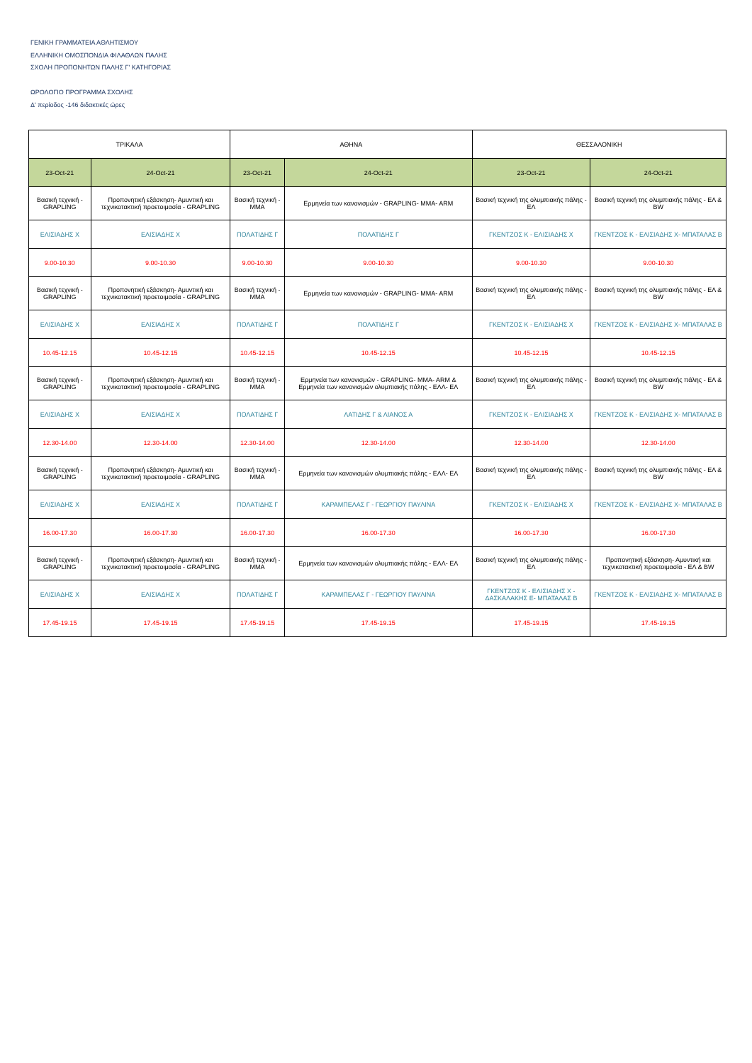ΓΕΝΙΚΗ ΓΡΑΜΜΑΤΕΙΑ ΑΘΛΗΤΙΣΜΟΥ
ΕΛΛΗΝΙΚΗ ΟΜΟΣΠΟΝΔΙΑ ΦΙΛΑΘΛΩΝ ΠΑΛΗΣ
ΣΧΟΛΗ ΠΡΟΠΟΝΗΤΩΝ ΠΑΛΗΣ Γ' ΚΑΤΗΓΟΡΙΑΣ
ΩΡΟΛΟΓΙΟ ΠΡΟΓΡΑΜΜΑ ΣΧΟΛΗΣ
Δ' περίοδος -146 διδακτικές ώρες
| ΤΡΙΚΑΛΑ | | ΑΘΗΝΑ | | ΘΕΣΣΑΛΟΝΙΚΗ | |
| --- | --- | --- | --- | --- | --- |
| 23-Oct-21 | 24-Oct-21 | 23-Oct-21 | 24-Oct-21 | 23-Oct-21 | 24-Oct-21 |
| Βασική τεχνική - GRAPLING | Προπονητική εξάσκηση- Αμυντική και τεχνικοτακτική προετοιμασία - GRAPLING | Βασική τεχνική - MMA | Ερμηνεία των κανονισμών - GRAPLING- MMA- ARM | Βασική τεχνική της ολυμπιακής πάλης - ΕΛ | Βασική τεχνική της ολυμπιακής πάλης - ΕΛ & BW |
| ΕΛΙΣΙΑΔΗΣ Χ | ΕΛΙΣΙΑΔΗΣ Χ | ΠΟΛΑΤΙΔΗΣ Γ | ΠΟΛΑΤΙΔΗΣ Γ | ΓΚΕΝΤΖΟΣ Κ - ΕΛΙΣΙΑΔΗΣ Χ | ΓΚΕΝΤΖΟΣ Κ - ΕΛΙΣΙΑΔΗΣ Χ- ΜΠΑΤΑΛΑΣ Β |
| 9.00-10.30 | 9.00-10.30 | 9.00-10.30 | 9.00-10.30 | 9.00-10.30 | 9.00-10.30 |
| Βασική τεχνική - GRAPLING | Προπονητική εξάσκηση- Αμυντική και τεχνικοτακτική προετοιμασία - GRAPLING | Βασική τεχνική - MMA | Ερμηνεία των κανονισμών - GRAPLING- MMA- ARM | Βασική τεχνική της ολυμπιακής πάλης - ΕΛ | Βασική τεχνική της ολυμπιακής πάλης - ΕΛ & BW |
| ΕΛΙΣΙΑΔΗΣ Χ | ΕΛΙΣΙΑΔΗΣ Χ | ΠΟΛΑΤΙΔΗΣ Γ | ΠΟΛΑΤΙΔΗΣ Γ | ΓΚΕΝΤΖΟΣ Κ - ΕΛΙΣΙΑΔΗΣ Χ | ΓΚΕΝΤΖΟΣ Κ - ΕΛΙΣΙΑΔΗΣ Χ- ΜΠΑΤΑΛΑΣ Β |
| 10.45-12.15 | 10.45-12.15 | 10.45-12.15 | 10.45-12.15 | 10.45-12.15 | 10.45-12.15 |
| Βασική τεχνική - GRAPLING | Προπονητική εξάσκηση- Αμυντική και τεχνικοτακτική προετοιμασία - GRAPLING | Βασική τεχνική - MMA | Ερμηνεία των κανονισμών - GRAPLING- MMA- ARM & Ερμηνεία των κανονισμών ολυμπιακής πάλης - ΕΛΛ- ΕΛ | Βασική τεχνική της ολυμπιακής πάλης - ΕΛ | Βασική τεχνική της ολυμπιακής πάλης - ΕΛ & BW |
| ΕΛΙΣΙΑΔΗΣ Χ | ΕΛΙΣΙΑΔΗΣ Χ | ΠΟΛΑΤΙΔΗΣ Γ | ΛΑΤΙΔΗΣ Γ & ΛΙΑΝΟΣ Α | ΓΚΕΝΤΖΟΣ Κ - ΕΛΙΣΙΑΔΗΣ Χ | ΓΚΕΝΤΖΟΣ Κ - ΕΛΙΣΙΑΔΗΣ Χ- ΜΠΑΤΑΛΑΣ Β |
| 12.30-14.00 | 12.30-14.00 | 12.30-14.00 | 12.30-14.00 | 12.30-14.00 | 12.30-14.00 |
| Βασική τεχνική - GRAPLING | Προπονητική εξάσκηση- Αμυντική και τεχνικοτακτική προετοιμασία - GRAPLING | Βασική τεχνική - MMA | Ερμηνεία των κανονισμών ολυμπιακής πάλης - ΕΛΛ- ΕΛ | Βασική τεχνική της ολυμπιακής πάλης - ΕΛ | Βασική τεχνική της ολυμπιακής πάλης - ΕΛ & BW |
| ΕΛΙΣΙΑΔΗΣ Χ | ΕΛΙΣΙΑΔΗΣ Χ | ΠΟΛΑΤΙΔΗΣ Γ | ΚΑΡΑΜΠΕΛΑΣ Γ - ΓΕΩΡΓΙΟΥ ΠΑΥΛΙΝΑ | ΓΚΕΝΤΖΟΣ Κ - ΕΛΙΣΙΑΔΗΣ Χ | ΓΚΕΝΤΖΟΣ Κ - ΕΛΙΣΙΑΔΗΣ Χ- ΜΠΑΤΑΛΑΣ Β |
| 16.00-17.30 | 16.00-17.30 | 16.00-17.30 | 16.00-17.30 | 16.00-17.30 | 16.00-17.30 |
| Βασική τεχνική - GRAPLING | Προπονητική εξάσκηση- Αμυντική και τεχνικοτακτική προετοιμασία - GRAPLING | Βασική τεχνική - MMA | Ερμηνεία των κανονισμών ολυμπιακής πάλης - ΕΛΛ- ΕΛ | Βασική τεχνική της ολυμπιακής πάλης - ΕΛ | Προπονητική εξάσκηση- Αμυντική και τεχνικοτακτική προετοιμασία - ΕΛ & BW |
| ΕΛΙΣΙΑΔΗΣ Χ | ΕΛΙΣΙΑΔΗΣ Χ | ΠΟΛΑΤΙΔΗΣ Γ | ΚΑΡΑΜΠΕΛΑΣ Γ - ΓΕΩΡΓΙΟΥ ΠΑΥΛΙΝΑ | ΓΚΕΝΤΖΟΣ Κ - ΕΛΙΣΙΑΔΗΣ Χ - ΔΑΣΚΑΛΑΚΗΣ Ε- ΜΠΑΤΑΛΑΣ Β | ΓΚΕΝΤΖΟΣ Κ - ΕΛΙΣΙΑΔΗΣ Χ- ΜΠΑΤΑΛΑΣ Β |
| 17.45-19.15 | 17.45-19.15 | 17.45-19.15 | 17.45-19.15 | 17.45-19.15 | 17.45-19.15 |